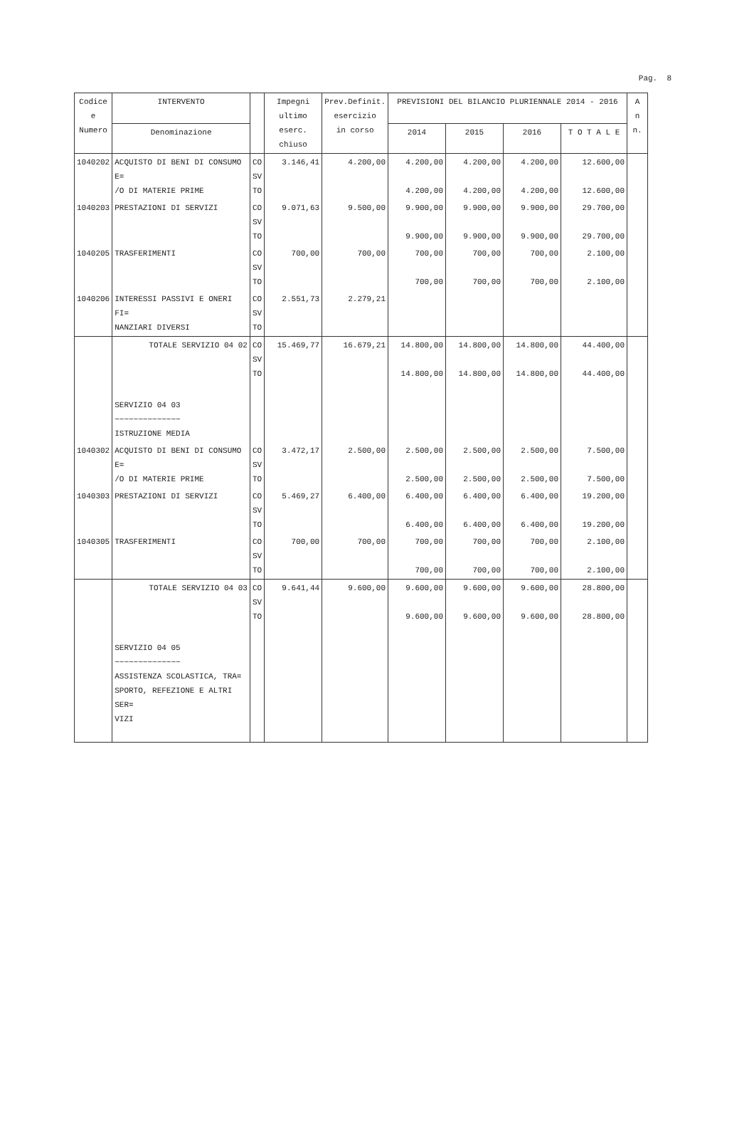Pag. 8
| Codice e Numero | INTERVENTO | | Impegni ultimo eserc. chiuso | Prev.Definit. esercizio in corso | PREVISIONI DEL BILANCIO PLURIENNALE 2014 - 2016 | | | | A n n. |
| --- | --- | --- | --- | --- | --- | --- | --- | --- | --- |
| | Denominazione | | | | 2014 | 2015 | 2016 | T O T A L E | |
| 1040202 | ACQUISTO DI BENI DI CONSUMO E= /O DI MATERIE PRIME | CO SV TO | 3.146,41 | 4.200,00 | 4.200,00 4.200,00 | 4.200,00 4.200,00 | 4.200,00 4.200,00 | 12.600,00 12.600,00 | |
| 1040203 | PRESTAZIONI DI SERVIZI | CO SV TO | 9.071,63 | 9.500,00 | 9.900,00 9.900,00 | 9.900,00 9.900,00 | 9.900,00 9.900,00 | 29.700,00 29.700,00 | |
| 1040205 | TRASFERIMENTI | CO SV TO | 700,00 | 700,00 | 700,00 700,00 | 700,00 700,00 | 700,00 700,00 | 2.100,00 2.100,00 | |
| 1040206 | INTERESSI PASSIVI E ONERI FI= NANZIARI DIVERSI | CO SV TO | 2.551,73 | 2.279,21 | | | | | |
| | TOTALE SERVIZIO 04 02 | CO SV TO | 15.469,77 | 16.679,21 | 14.800,00 14.800,00 | 14.800,00 14.800,00 | 14.800,00 14.800,00 | 44.400,00 44.400,00 | |
| | SERVIZIO 04 03 ~~~~~~~~~~~~~~ ISTRUZIONE MEDIA | | | | | | | | |
| 1040302 | ACQUISTO DI BENI DI CONSUMO E= /O DI MATERIE PRIME | CO SV TO | 3.472,17 | 2.500,00 | 2.500,00 2.500,00 | 2.500,00 2.500,00 | 2.500,00 2.500,00 | 7.500,00 7.500,00 | |
| 1040303 | PRESTAZIONI DI SERVIZI | CO SV TO | 5.469,27 | 6.400,00 | 6.400,00 6.400,00 | 6.400,00 6.400,00 | 6.400,00 6.400,00 | 19.200,00 19.200,00 | |
| 1040305 | TRASFERIMENTI | CO SV TO | 700,00 | 700,00 | 700,00 700,00 | 700,00 700,00 | 700,00 700,00 | 2.100,00 2.100,00 | |
| | TOTALE SERVIZIO 04 03 | CO SV TO | 9.641,44 | 9.600,00 | 9.600,00 9.600,00 | 9.600,00 9.600,00 | 9.600,00 9.600,00 | 28.800,00 28.800,00 | |
| | SERVIZIO 04 05 ~~~~~~~~~~~~~~ ASSISTENZA SCOLASTICA, TRA= SPORTO, REFEZIONE E ALTRI SER= VIZI | | | | | | | | |